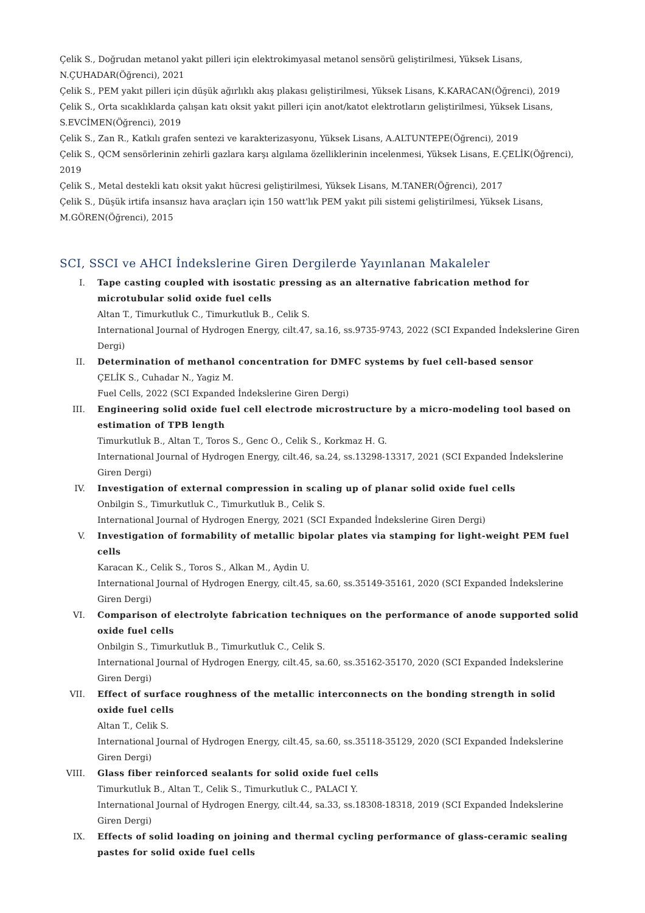Çelik S., Doğrudan metanol yakıt pilleri için elektrokimyasal metanol sensörü geliştirilmesi, Yüksek Lisans, N.ÇUHADAR(Öğrenci), 2021
Çelik S., PEM yakıt pilleri için düşük ağırlıklı akış plakası geliştirilmesi, Yüksek Lisans, K.KARACAN(Öğrenci), 2019
Çelik S., Orta sıcaklıklarda çalışan katı oksit yakıt pilleri için anot/katot elektrotların geliştirilmesi, Yüksek Lisans, S.EVCİMEN(Öğrenci), 2019
Çelik S., Zan R., Katkılı grafen sentezi ve karakterizasyonu, Yüksek Lisans, A.ALTUNTEPE(Öğrenci), 2019
Çelik S., QCM sensörlerinin zehirli gazlara karşı algılama özelliklerinin incelenmesi, Yüksek Lisans, E.ÇELİK(Öğrenci), 2019
Çelik S., Metal destekli katı oksit yakıt hücresi geliştirilmesi, Yüksek Lisans, M.TANER(Öğrenci), 2017
Çelik S., Düşük irtifa insansız hava araçları için 150 watt'lık PEM yakıt pili sistemi geliştirilmesi, Yüksek Lisans, M.GÖREN(Öğrenci), 2015
SCI, SSCI ve AHCI İndekslerine Giren Dergilerde Yayınlanan Makaleler
I. Tape casting coupled with isostatic pressing as an alternative fabrication method for microtubular solid oxide fuel cells
Altan T., Timurkutluk C., Timurkutluk B., Celik S.
International Journal of Hydrogen Energy, cilt.47, sa.16, ss.9735-9743, 2022 (SCI Expanded İndekslerine Giren Dergi)
II. Determination of methanol concentration for DMFC systems by fuel cell-based sensor
ÇELİK S., Cuhadar N., Yagiz M.
Fuel Cells, 2022 (SCI Expanded İndekslerine Giren Dergi)
III. Engineering solid oxide fuel cell electrode microstructure by a micro-modeling tool based on estimation of TPB length
Timurkutluk B., Altan T., Toros S., Genc O., Celik S., Korkmaz H. G.
International Journal of Hydrogen Energy, cilt.46, sa.24, ss.13298-13317, 2021 (SCI Expanded İndekslerine Giren Dergi)
IV. Investigation of external compression in scaling up of planar solid oxide fuel cells
Onbilgin S., Timurkutluk C., Timurkutluk B., Celik S.
International Journal of Hydrogen Energy, 2021 (SCI Expanded İndekslerine Giren Dergi)
V. Investigation of formability of metallic bipolar plates via stamping for light-weight PEM fuel cells
Karacan K., Celik S., Toros S., Alkan M., Aydin U.
International Journal of Hydrogen Energy, cilt.45, sa.60, ss.35149-35161, 2020 (SCI Expanded İndekslerine Giren Dergi)
VI. Comparison of electrolyte fabrication techniques on the performance of anode supported solid oxide fuel cells
Onbilgin S., Timurkutluk B., Timurkutluk C., Celik S.
International Journal of Hydrogen Energy, cilt.45, sa.60, ss.35162-35170, 2020 (SCI Expanded İndekslerine Giren Dergi)
VII. Effect of surface roughness of the metallic interconnects on the bonding strength in solid oxide fuel cells
Altan T., Celik S.
International Journal of Hydrogen Energy, cilt.45, sa.60, ss.35118-35129, 2020 (SCI Expanded İndekslerine Giren Dergi)
VIII. Glass fiber reinforced sealants for solid oxide fuel cells
Timurkutluk B., Altan T., Celik S., Timurkutluk C., PALACI Y.
International Journal of Hydrogen Energy, cilt.44, sa.33, ss.18308-18318, 2019 (SCI Expanded İndekslerine Giren Dergi)
IX. Effects of solid loading on joining and thermal cycling performance of glass-ceramic sealing pastes for solid oxide fuel cells